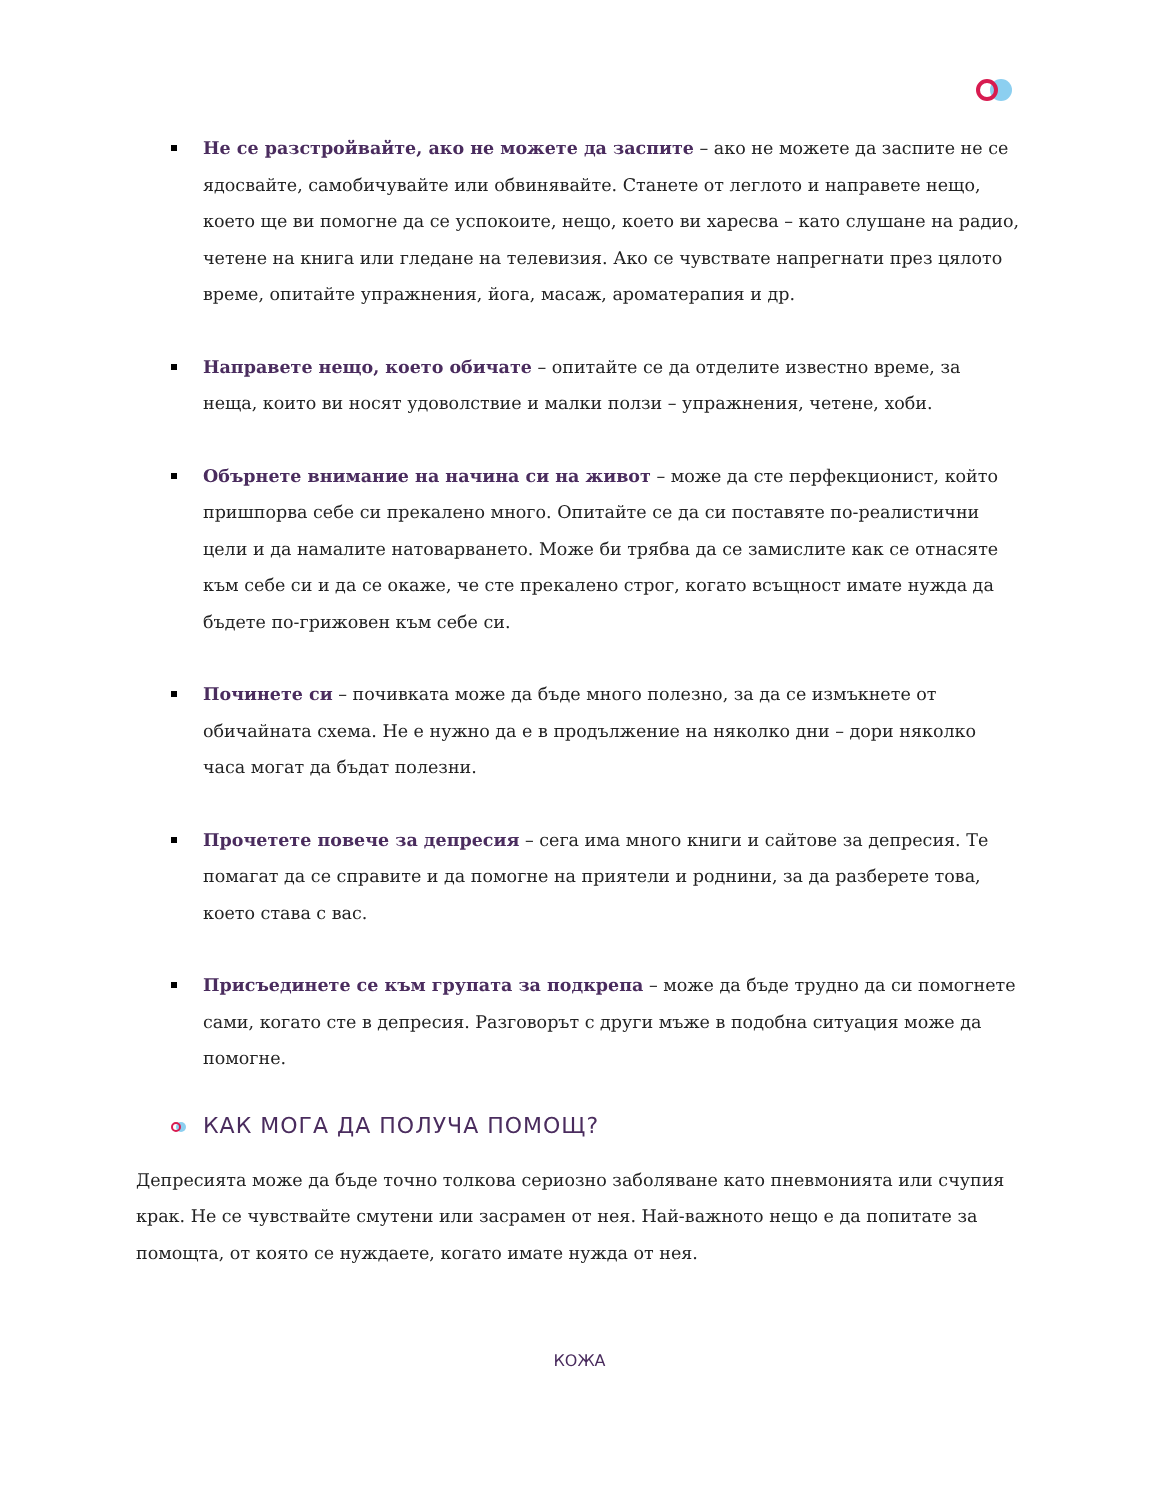Не се разстройвайте, ако не можете да заспите – ако не можете да заспите не се ядосвайте, самобичувайте или обвинявайте. Станете от леглото и направете нещо, което ще ви помогне да се успокоите, нещо, което ви харесва – като слушане на радио, четене на книга или гледане на телевизия. Ако се чувствате напрегнати през цялото време, опитайте упражнения, йога, масаж, ароматерапия и др.
Направете нещо, което обичате – опитайте се да отделите известно време, за неща, които ви носят удоволствие и малки ползи – упражнения, четене, хоби.
Обърнете внимание на начина си на живот – може да сте перфекционист, който пришпорва себе си прекалено много. Опитайте се да си поставяте по-реалистични цели и да намалите натоварването. Може би трябва да се замислите как се отнасяте към себе си и да се окаже, че сте прекалено строг, когато всъщност имате нужда да бъдете по-грижовен към себе си.
Починете си – почивката може да бъде много полезно, за да се измъкнете от обичайната схема. Не е нужно да е в продължение на няколко дни – дори няколко часа могат да бъдат полезни.
Прочетете повече за депресия – сега има много книги и сайтове за депресия. Те помагат да се справите и да помогне на приятели и роднини, за да разберете това, което става с вас.
Присъединете се към групата за подкрепа – може да бъде трудно да си помогнете сами, когато сте в депресия. Разговорът с други мъже в подобна ситуация може да помогне.
КАК МОГА ДА ПОЛУЧА ПОМОЩ?
Депресията може да бъде точно толкова сериозно заболяване като пневмонията или счупия крак. Не се чувствайте смутени или засрамен от нея. Най-важното нещо е да попитате за помощта, от която се нуждаете, когато имате нужда от нея.
КОЖА